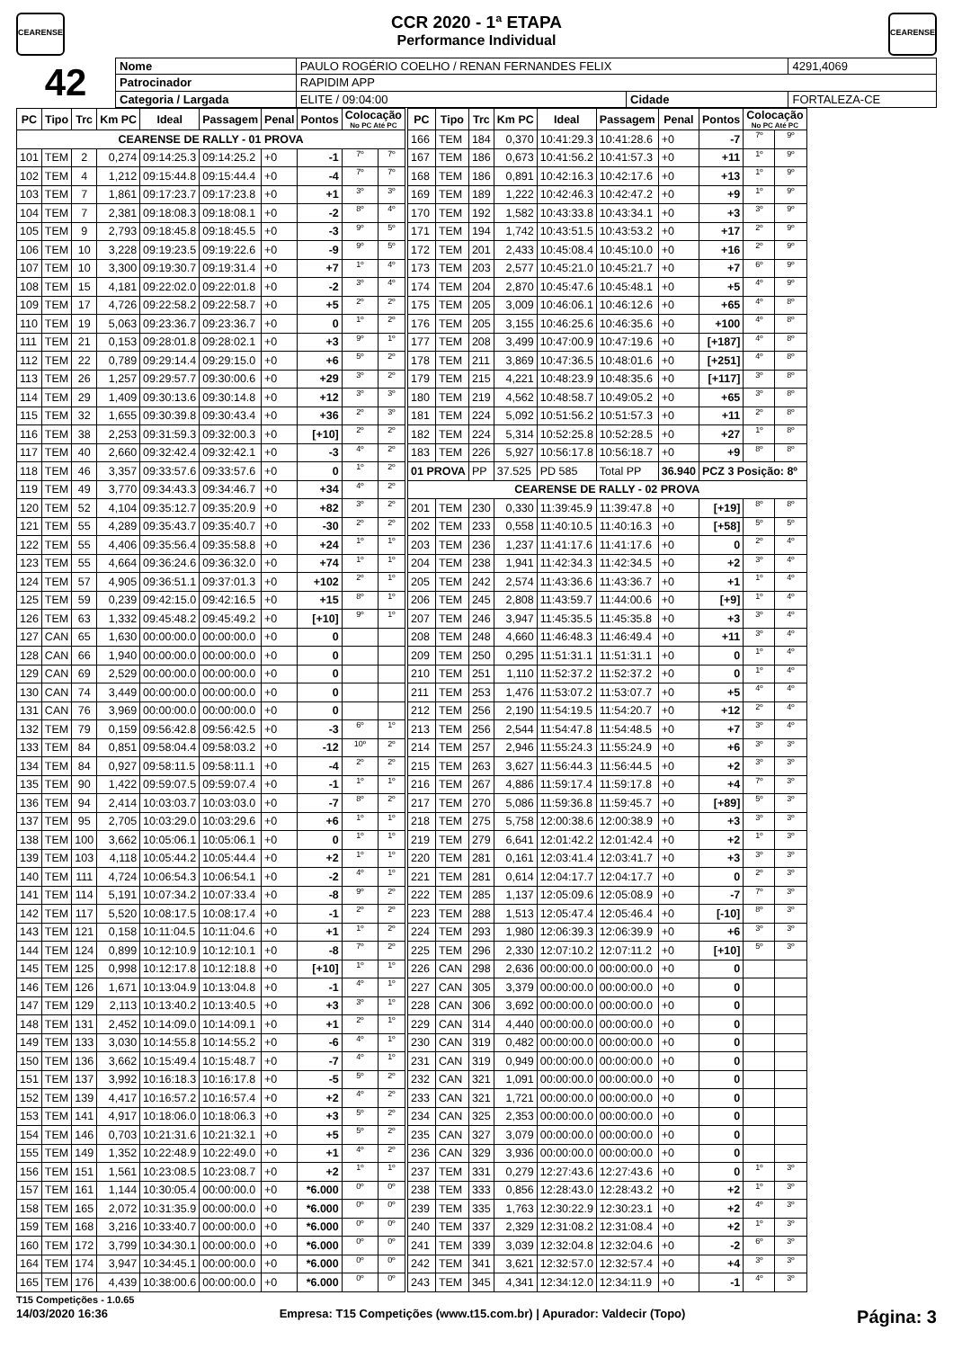CEARENSE
CCR 2020 - 1ª ETAPA
Performance Individual
CEARENSE
42
| Nome | PAULO ROGÉRIO COELHO / RENAN FERNANDES FELIX | | | | 4291,4069 |
| Patrocinador | RAPIDIM APP | | | | |
| Categoria / Largada | | ELITE / 09:04:00 | Cidade | FORTALEZA-CE | |
| PC | Tipo | Trc | Km PC | Ideal | Passagem | Penal | Pontos | Colocação No PC Até PC | |
| --- | --- | --- | --- | --- | --- | --- | --- | --- | --- |
| CEARENSE DE RALLY - 01 PROVA | | | | | | | | | |
| 101 | TEM | 2 | 0,274 | 09:14:25.3 | 09:14:25.2 | +0 | -1 | 7º | 7º |
| 102 | TEM | 4 | 1,212 | 09:15:44.8 | 09:15:44.4 | +0 | -4 | 7º | 7º |
| 103 | TEM | 7 | 1,861 | 09:17:23.7 | 09:17:23.8 | +0 | +1 | 3º | 3º |
| 104 | TEM | 7 | 2,381 | 09:18:08.3 | 09:18:08.1 | +0 | -2 | 8º | 4º |
| 105 | TEM | 9 | 2,793 | 09:18:45.8 | 09:18:45.5 | +0 | -3 | 9º | 5º |
| 106 | TEM | 10 | 3,228 | 09:19:23.5 | 09:19:22.6 | +0 | -9 | 9º | 5º |
| 107 | TEM | 10 | 3,300 | 09:19:30.7 | 09:19:31.4 | +0 | +7 | 1º | 4º |
| 108 | TEM | 15 | 4,181 | 09:22:02.0 | 09:22:01.8 | +0 | -2 | 3º | 4º |
| 109 | TEM | 17 | 4,726 | 09:22:58.2 | 09:22:58.7 | +0 | +5 | 2º | 2º |
| 110 | TEM | 19 | 5,063 | 09:23:36.7 | 09:23:36.7 | +0 | 0 | 1º | 2º |
| 111 | TEM | 21 | 0,153 | 09:28:01.8 | 09:28:02.1 | +0 | +3 | 9º | 1º |
| 112 | TEM | 22 | 0,789 | 09:29:14.4 | 09:29:15.0 | +0 | +6 | 5º | 2º |
| 113 | TEM | 26 | 1,257 | 09:29:57.7 | 09:30:00.6 | +0 | +29 | 3º | 2º |
| 114 | TEM | 29 | 1,409 | 09:30:13.6 | 09:30:14.8 | +0 | +12 | 3º | 3º |
| 115 | TEM | 32 | 1,655 | 09:30:39.8 | 09:30:43.4 | +0 | +36 | 2º | 3º |
| 116 | TEM | 38 | 2,253 | 09:31:59.3 | 09:32:00.3 | +0 | [+10] | 2º | 2º |
| 117 | TEM | 40 | 2,660 | 09:32:42.4 | 09:32:42.1 | +0 | -3 | 4º | 2º |
| 118 | TEM | 46 | 3,357 | 09:33:57.6 | 09:33:57.6 | +0 | 0 | 1º | 2º |
| 119 | TEM | 49 | 3,770 | 09:34:43.3 | 09:34:46.7 | +0 | +34 | 4º | 2º |
| 120 | TEM | 52 | 4,104 | 09:35:12.7 | 09:35:20.9 | +0 | +82 | 3º | 2º |
| 121 | TEM | 55 | 4,289 | 09:35:43.7 | 09:35:40.7 | +0 | -30 | 2º | 2º |
| 122 | TEM | 55 | 4,406 | 09:35:56.4 | 09:35:58.8 | +0 | +24 | 1º | 1º |
| 123 | TEM | 55 | 4,664 | 09:36:24.6 | 09:36:32.0 | +0 | +74 | 1º | 1º |
| 124 | TEM | 57 | 4,905 | 09:36:51.1 | 09:37:01.3 | +0 | +102 | 2º | 1º |
| 125 | TEM | 59 | 0,239 | 09:42:15.0 | 09:42:16.5 | +0 | +15 | 8º | 1º |
| 126 | TEM | 63 | 1,332 | 09:45:48.2 | 09:45:49.2 | +0 | [+10] | 9º | 1º |
| 127 | CAN | 65 | 1,630 | 00:00:00.0 | 00:00:00.0 | +0 | 0 | | |
| 128 | CAN | 66 | 1,940 | 00:00:00.0 | 00:00:00.0 | +0 | 0 | | |
| 129 | CAN | 69 | 2,529 | 00:00:00.0 | 00:00:00.0 | +0 | 0 | | |
| 130 | CAN | 74 | 3,449 | 00:00:00.0 | 00:00:00.0 | +0 | 0 | | |
| 131 | CAN | 76 | 3,969 | 00:00:00.0 | 00:00:00.0 | +0 | 0 | | |
| 132 | TEM | 79 | 0,159 | 09:56:42.8 | 09:56:42.5 | +0 | -3 | 6º | 1º |
| 133 | TEM | 84 | 0,851 | 09:58:04.4 | 09:58:03.2 | +0 | -12 | 10º | 2º |
| 134 | TEM | 84 | 0,927 | 09:58:11.5 | 09:58:11.1 | +0 | -4 | 2º | 2º |
| 135 | TEM | 90 | 1,422 | 09:59:07.5 | 09:59:07.4 | +0 | -1 | 1º | 1º |
| 136 | TEM | 94 | 2,414 | 10:03:03.7 | 10:03:03.0 | +0 | -7 | 8º | 2º |
| 137 | TEM | 95 | 2,705 | 10:03:29.0 | 10:03:29.6 | +0 | +6 | 1º | 1º |
| 138 | TEM | 100 | 3,662 | 10:05:06.1 | 10:05:06.1 | +0 | 0 | 1º | 1º |
| 139 | TEM | 103 | 4,118 | 10:05:44.2 | 10:05:44.4 | +0 | +2 | 1º | 1º |
| 140 | TEM | 111 | 4,724 | 10:06:54.3 | 10:06:54.1 | +0 | -2 | 4º | 1º |
| 141 | TEM | 114 | 5,191 | 10:07:34.2 | 10:07:33.4 | +0 | -8 | 9º | 2º |
| 142 | TEM | 117 | 5,520 | 10:08:17.5 | 10:08:17.4 | +0 | -1 | 2º | 2º |
| 143 | TEM | 121 | 0,158 | 10:11:04.5 | 10:11:04.6 | +0 | +1 | 1º | 2º |
| 144 | TEM | 124 | 0,899 | 10:12:10.9 | 10:12:10.1 | +0 | -8 | 7º | 2º |
| 145 | TEM | 125 | 0,998 | 10:12:17.8 | 10:12:18.8 | +0 | [+10] | 1º | 1º |
| 146 | TEM | 126 | 1,671 | 10:13:04.9 | 10:13:04.8 | +0 | -1 | 4º | 1º |
| 147 | TEM | 129 | 2,113 | 10:13:40.2 | 10:13:40.5 | +0 | +3 | 3º | 1º |
| 148 | TEM | 131 | 2,452 | 10:14:09.0 | 10:14:09.1 | +0 | +1 | 2º | 1º |
| 149 | TEM | 133 | 3,030 | 10:14:55.8 | 10:14:55.2 | +0 | -6 | 4º | 1º |
| 150 | TEM | 136 | 3,662 | 10:15:49.4 | 10:15:48.7 | +0 | -7 | 4º | 1º |
| 151 | TEM | 137 | 3,992 | 10:16:18.3 | 10:16:17.8 | +0 | -5 | 5º | 2º |
| 152 | TEM | 139 | 4,417 | 10:16:57.2 | 10:16:57.4 | +0 | +2 | 4º | 2º |
| 153 | TEM | 141 | 4,917 | 10:18:06.0 | 10:18:06.3 | +0 | +3 | 5º | 2º |
| 154 | TEM | 146 | 0,703 | 10:21:31.6 | 10:21:32.1 | +0 | +5 | 5º | 2º |
| 155 | TEM | 149 | 1,352 | 10:22:48.9 | 10:22:49.0 | +0 | +1 | 4º | 2º |
| 156 | TEM | 151 | 1,561 | 10:23:08.5 | 10:23:08.7 | +0 | +2 | 1º | 1º |
| 157 | TEM | 161 | 1,144 | 10:30:05.4 | 00:00:00.0 | +0 | *6.000 | 0º | 0º |
| 158 | TEM | 165 | 2,072 | 10:31:35.9 | 00:00:00.0 | +0 | *6.000 | 0º | 0º |
| 159 | TEM | 168 | 3,216 | 10:33:40.7 | 00:00:00.0 | +0 | *6.000 | 0º | 0º |
| 160 | TEM | 172 | 3,799 | 10:34:30.1 | 00:00:00.0 | +0 | *6.000 | 0º | 0º |
| 164 | TEM | 174 | 3,947 | 10:34:45.1 | 00:00:00.0 | +0 | *6.000 | 0º | 0º |
| 165 | TEM | 176 | 4,439 | 10:38:00.6 | 00:00:00.0 | +0 | *6.000 | 0º | 0º |
| PC | Tipo | Trc | Km PC | Ideal | Passagem | Penal | Pontos | Colocação No PC Até PC | |
| --- | --- | --- | --- | --- | --- | --- | --- | --- | --- |
| 166 | TEM | 184 | 0,370 | 10:41:29.3 | 10:41:28.6 | +0 | -7 | 7º | 9º |
| 167 | TEM | 186 | 0,673 | 10:41:56.2 | 10:41:57.3 | +0 | +11 | 1º | 9º |
| 168 | TEM | 186 | 0,891 | 10:42:16.3 | 10:42:17.6 | +0 | +13 | 1º | 9º |
| 169 | TEM | 189 | 1,222 | 10:42:46.3 | 10:42:47.2 | +0 | +9 | 1º | 9º |
| 170 | TEM | 192 | 1,582 | 10:43:33.8 | 10:43:34.1 | +0 | +3 | 3º | 9º |
| 171 | TEM | 194 | 1,742 | 10:43:51.5 | 10:43:53.2 | +0 | +17 | 2º | 9º |
| 172 | TEM | 201 | 2,433 | 10:45:08.4 | 10:45:10.0 | +0 | +16 | 2º | 9º |
| 173 | TEM | 203 | 2,577 | 10:45:21.0 | 10:45:21.7 | +0 | +7 | 6º | 9º |
| 174 | TEM | 204 | 2,870 | 10:45:47.6 | 10:45:48.1 | +0 | +5 | 4º | 9º |
| 175 | TEM | 205 | 3,009 | 10:46:06.1 | 10:46:12.6 | +0 | +65 | 4º | 8º |
| 176 | TEM | 205 | 3,155 | 10:46:25.6 | 10:46:35.6 | +0 | +100 | 4º | 8º |
| 177 | TEM | 208 | 3,499 | 10:47:00.9 | 10:47:19.6 | +0 | [+187] | 4º | 8º |
| 178 | TEM | 211 | 3,869 | 10:47:36.5 | 10:48:01.6 | +0 | [+251] | 4º | 8º |
| 179 | TEM | 215 | 4,221 | 10:48:23.9 | 10:48:35.6 | +0 | [+117] | 3º | 8º |
| 180 | TEM | 219 | 4,562 | 10:48:58.7 | 10:49:05.2 | +0 | +65 | 3º | 8º |
| 181 | TEM | 224 | 5,092 | 10:51:56.2 | 10:51:57.3 | +0 | +11 | 2º | 8º |
| 182 | TEM | 224 | 5,314 | 10:52:25.8 | 10:52:28.5 | +0 | +27 | 1º | 8º |
| 183 | TEM | 226 | 5,927 | 10:56:17.8 | 10:56:18.7 | +0 | +9 | 8º | 8º |
| 01 PROVA | | PP | 37.525 | PD 585 | Total PP | 36.940 | PCZ 3 Posição: 8º | | |
| CEARENSE DE RALLY - 02 PROVA | | | | | | | | | |
| 201 | TEM | 230 | 0,330 | 11:39:45.9 | 11:39:47.8 | +0 | [+19] | 8º | 8º |
| 202 | TEM | 233 | 0,558 | 11:40:10.5 | 11:40:16.3 | +0 | [+58] | 5º | 5º |
| 203 | TEM | 236 | 1,237 | 11:41:17.6 | 11:41:17.6 | +0 | 0 | 2º | 4º |
| 204 | TEM | 238 | 1,941 | 11:42:34.3 | 11:42:34.5 | +0 | +2 | 3º | 4º |
| 205 | TEM | 242 | 2,574 | 11:43:36.6 | 11:43:36.7 | +0 | +1 | 1º | 4º |
| 206 | TEM | 245 | 2,808 | 11:43:59.7 | 11:44:00.6 | +0 | [+9] | 1º | 4º |
| 207 | TEM | 246 | 3,947 | 11:45:35.5 | 11:45:35.8 | +0 | +3 | 3º | 4º |
| 208 | TEM | 248 | 4,660 | 11:46:48.3 | 11:46:49.4 | +0 | +11 | 3º | 4º |
| 209 | TEM | 250 | 0,295 | 11:51:31.1 | 11:51:31.1 | +0 | 0 | 1º | 4º |
| 210 | TEM | 251 | 1,110 | 11:52:37.2 | 11:52:37.2 | +0 | 0 | 1º | 4º |
| 211 | TEM | 253 | 1,476 | 11:53:07.2 | 11:53:07.7 | +0 | +5 | 4º | 4º |
| 212 | TEM | 256 | 2,190 | 11:54:19.5 | 11:54:20.7 | +0 | +12 | 2º | 4º |
| 213 | TEM | 256 | 2,544 | 11:54:47.8 | 11:54:48.5 | +0 | +7 | 3º | 4º |
| 214 | TEM | 257 | 2,946 | 11:55:24.3 | 11:55:24.9 | +0 | +6 | 3º | 3º |
| 215 | TEM | 263 | 3,627 | 11:56:44.3 | 11:56:44.5 | +0 | +2 | 3º | 3º |
| 216 | TEM | 267 | 4,886 | 11:59:17.4 | 11:59:17.8 | +0 | +4 | 7º | 3º |
| 217 | TEM | 270 | 5,086 | 11:59:36.8 | 11:59:45.7 | +0 | [+89] | 5º | 3º |
| 218 | TEM | 275 | 5,758 | 12:00:38.6 | 12:00:38.9 | +0 | +3 | 3º | 3º |
| 219 | TEM | 279 | 6,641 | 12:01:42.2 | 12:01:42.4 | +0 | +2 | 1º | 3º |
| 220 | TEM | 281 | 0,161 | 12:03:41.4 | 12:03:41.7 | +0 | +3 | 3º | 3º |
| 221 | TEM | 281 | 0,614 | 12:04:17.7 | 12:04:17.7 | +0 | 0 | 2º | 3º |
| 222 | TEM | 285 | 1,137 | 12:05:09.6 | 12:05:08.9 | +0 | -7 | 7º | 3º |
| 223 | TEM | 288 | 1,513 | 12:05:47.4 | 12:05:46.4 | +0 | [-10] | 8º | 3º |
| 224 | TEM | 293 | 1,980 | 12:06:39.3 | 12:06:39.9 | +0 | +6 | 3º | 3º |
| 225 | TEM | 296 | 2,330 | 12:07:10.2 | 12:07:11.2 | +0 | [+10] | 5º | 3º |
| 226 | CAN | 298 | 2,636 | 00:00:00.0 | 00:00:00.0 | +0 | 0 | | |
| 227 | CAN | 305 | 3,379 | 00:00:00.0 | 00:00:00.0 | +0 | 0 | | |
| 228 | CAN | 306 | 3,692 | 00:00:00.0 | 00:00:00.0 | +0 | 0 | | |
| 229 | CAN | 314 | 4,440 | 00:00:00.0 | 00:00:00.0 | +0 | 0 | | |
| 230 | CAN | 319 | 0,482 | 00:00:00.0 | 00:00:00.0 | +0 | 0 | | |
| 231 | CAN | 319 | 0,949 | 00:00:00.0 | 00:00:00.0 | +0 | 0 | | |
| 232 | CAN | 321 | 1,091 | 00:00:00.0 | 00:00:00.0 | +0 | 0 | | |
| 233 | CAN | 321 | 1,721 | 00:00:00.0 | 00:00:00.0 | +0 | 0 | | |
| 234 | CAN | 325 | 2,353 | 00:00:00.0 | 00:00:00.0 | +0 | 0 | | |
| 235 | CAN | 327 | 3,079 | 00:00:00.0 | 00:00:00.0 | +0 | 0 | | |
| 236 | CAN | 329 | 3,936 | 00:00:00.0 | 00:00:00.0 | +0 | 0 | | |
| 237 | TEM | 331 | 0,279 | 12:27:43.6 | 12:27:43.6 | +0 | 0 | 1º | 3º |
| 238 | TEM | 333 | 0,856 | 12:28:43.0 | 12:28:43.2 | +0 | +2 | 1º | 3º |
| 239 | TEM | 335 | 1,763 | 12:30:22.9 | 12:30:23.1 | +0 | +2 | 4º | 3º |
| 240 | TEM | 337 | 2,329 | 12:31:08.2 | 12:31:08.4 | +0 | +2 | 1º | 3º |
| 241 | TEM | 339 | 3,039 | 12:32:04.8 | 12:32:04.6 | +0 | -2 | 6º | 3º |
| 242 | TEM | 341 | 3,621 | 12:32:57.0 | 12:32:57.4 | +0 | +4 | 3º | 3º |
| 243 | TEM | 345 | 4,341 | 12:34:12.0 | 12:34:11.9 | +0 | -1 | 4º | 3º |
T15 Competições - 1.0.65
14/03/2020 16:36 Empresa: T15 Competições (www.t15.com.br) | Apurador: Valdecir (Topo) Página: 3